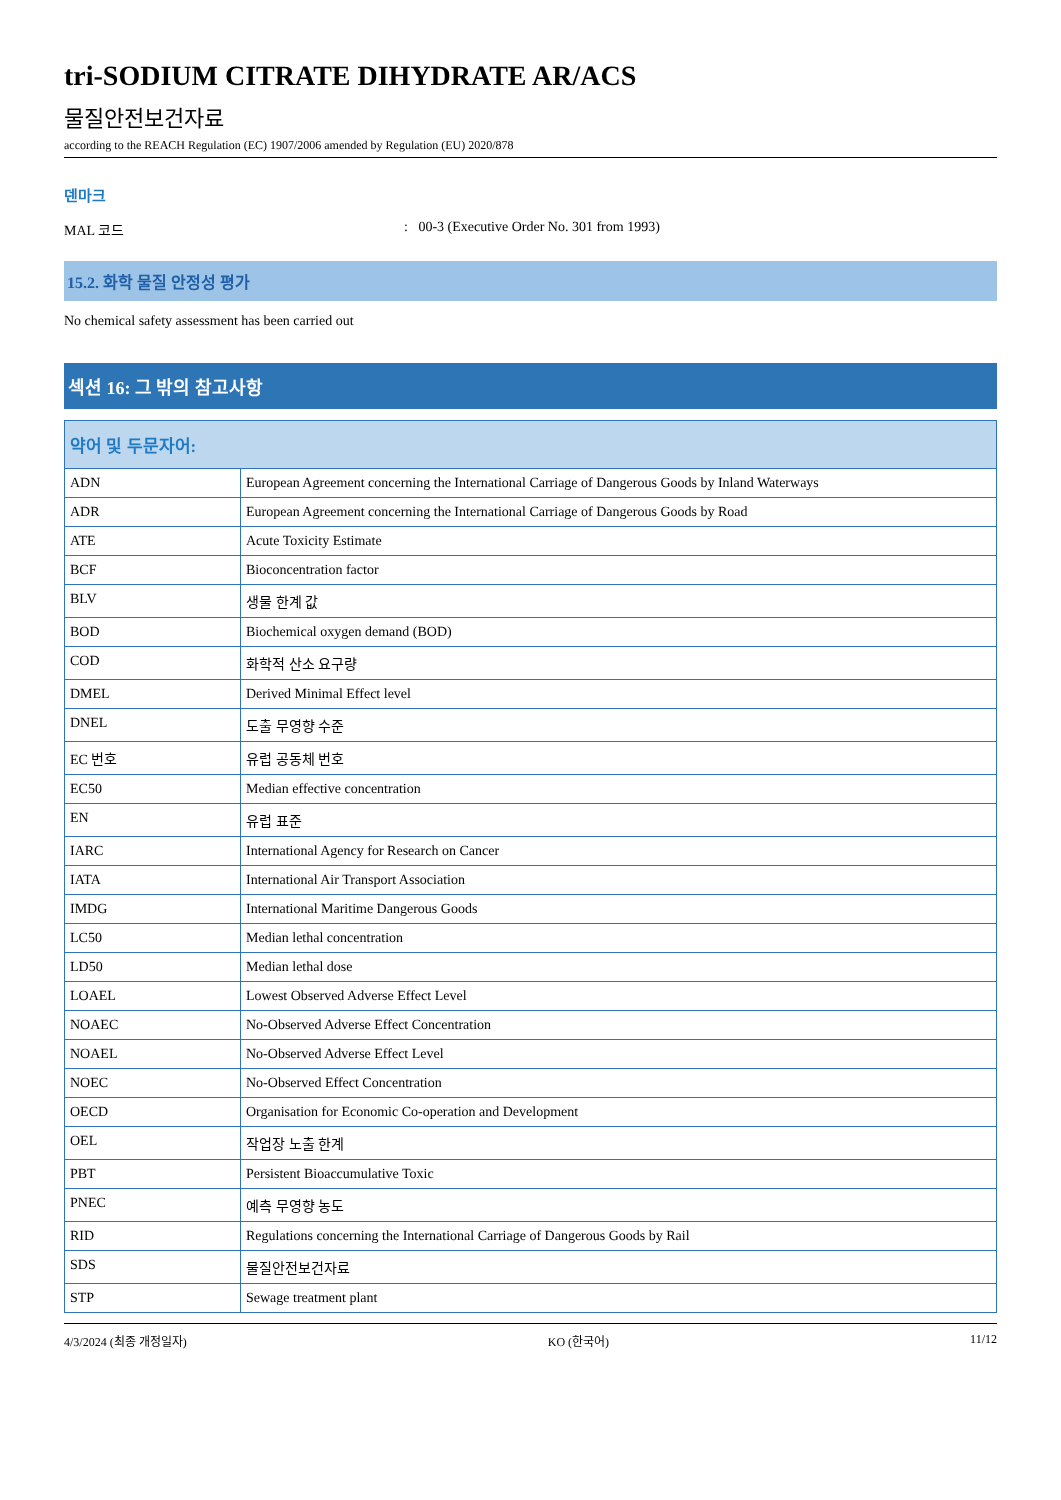tri-SODIUM CITRATE DIHYDRATE AR/ACS
물질안전보건자료
according to the REACH Regulation (EC) 1907/2006 amended by Regulation (EU) 2020/878
덴마크
MAL 코드 : 00-3 (Executive Order No. 301 from 1993)
15.2. 화학 물질 안정성 평가
No chemical safety assessment has been carried out
섹션 16: 그 밖의 참고사항
| 약어 및 두문자어: | |
| --- | --- |
| ADN | European Agreement concerning the International Carriage of Dangerous Goods by Inland Waterways |
| ADR | European Agreement concerning the International Carriage of Dangerous Goods by Road |
| ATE | Acute Toxicity Estimate |
| BCF | Bioconcentration factor |
| BLV | 생물 한계 값 |
| BOD | Biochemical oxygen demand (BOD) |
| COD | 화학적 산소 요구량 |
| DMEL | Derived Minimal Effect level |
| DNEL | 도출 무영향 수준 |
| EC 번호 | 유럽 공동체 번호 |
| EC50 | Median effective concentration |
| EN | 유럽 표준 |
| IARC | International Agency for Research on Cancer |
| IATA | International Air Transport Association |
| IMDG | International Maritime Dangerous Goods |
| LC50 | Median lethal concentration |
| LD50 | Median lethal dose |
| LOAEL | Lowest Observed Adverse Effect Level |
| NOAEC | No-Observed Adverse Effect Concentration |
| NOAEL | No-Observed Adverse Effect Level |
| NOEC | No-Observed Effect Concentration |
| OECD | Organisation for Economic Co-operation and Development |
| OEL | 작업장 노출 한계 |
| PBT | Persistent Bioaccumulative Toxic |
| PNEC | 예측 무영향 농도 |
| RID | Regulations concerning the International Carriage of Dangerous Goods by Rail |
| SDS | 물질안전보건자료 |
| STP | Sewage treatment plant |
4/3/2024 (최종 개정일자) KO (한국어) 11/12